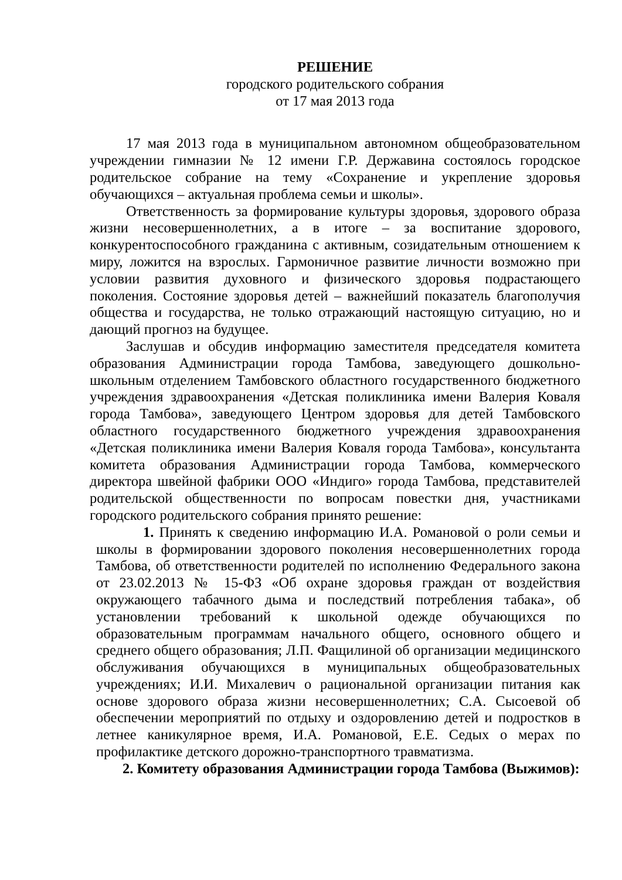РЕШЕНИЕ
городского родительского собрания
от 17 мая 2013 года
17 мая 2013 года в муниципальном автономном общеобразовательном учреждении гимназии № 12 имени Г.Р. Державина состоялось городское родительское собрание на тему «Сохранение и укрепление здоровья обучающихся – актуальная проблема семьи и школы».
Ответственность за формирование культуры здоровья, здорового образа жизни несовершеннолетних, а в итоге – за воспитание здорового, конкурентоспособного гражданина с активным, созидательным отношением к миру, ложится на взрослых. Гармоничное развитие личности возможно при условии развития духовного и физического здоровья подрастающего поколения. Состояние здоровья детей – важнейший показатель благополучия общества и государства, не только отражающий настоящую ситуацию, но и дающий прогноз на будущее.
Заслушав и обсудив информацию заместителя председателя комитета образования Администрации города Тамбова, заведующего дошкольно-школьным отделением Тамбовского областного государственного бюджетного учреждения здравоохранения «Детская поликлиника имени Валерия Коваля города Тамбова», заведующего Центром здоровья для детей Тамбовского областного государственного бюджетного учреждения здравоохранения «Детская поликлиника имени Валерия Коваля города Тамбова», консультанта комитета образования Администрации города Тамбова, коммерческого директора швейной фабрики ООО «Индиго» города Тамбова, представителей родительской общественности по вопросам повестки дня, участниками городского родительского собрания принято решение:
1. Принять к сведению информацию И.А. Романовой о роли семьи и школы в формировании здорового поколения несовершеннолетних города Тамбова, об ответственности родителей по исполнению Федерального закона от 23.02.2013 № 15-ФЗ «Об охране здоровья граждан от воздействия окружающего табачного дыма и последствий потребления табака», об установлении требований к школьной одежде обучающихся по образовательным программам начального общего, основного общего и среднего общего образования; Л.П. Фащилиной об организации медицинского обслуживания обучающихся в муниципальных общеобразовательных учреждениях; И.И. Михалевич о рациональной организации питания как основе здорового образа жизни несовершеннолетних; С.А. Сысоевой об обеспечении мероприятий по отдыху и оздоровлению детей и подростков в летнее каникулярное время, И.А. Романовой, Е.Е. Седых о мерах по профилактике детского дорожно-транспортного травматизма.
2. Комитету образования Администрации города Тамбова (Выжимов):